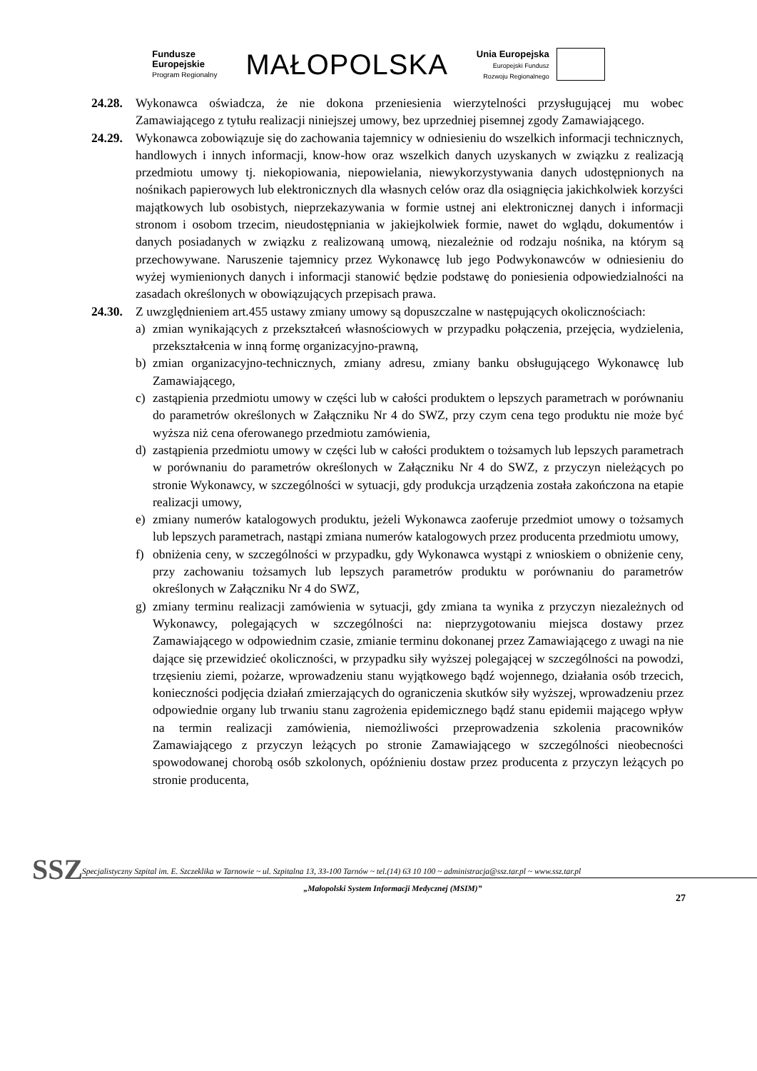Fundusze
Europejskie
Program Regionalny
MAŁOPOLSKA
Unia Europejska
Europejski Fundusz
Rozwoju Regionalnego
24.28.
Wykonawca oświadcza, że nie dokona przeniesienia wierzytelności przysługującej mu wobec Zamawiającego z tytułu realizacji niniejszej umowy, bez uprzedniej pisemnej zgody Zamawiającego.
24.29.
Wykonawca zobowiązuje się do zachowania tajemnicy w odniesieniu do wszelkich informacji technicznych, handlowych i innych informacji, know-how oraz wszelkich danych uzyskanych w związku z realizacją przedmiotu umowy tj. niekopiowania, niepowielania, niewykorzystywania danych udostępnionych na nośnikach papierowych lub elektronicznych dla własnych celów oraz dla osiągnięcia jakichkolwiek korzyści majątkowych lub osobistych, nieprzekazywania w formie ustnej ani elektronicznej danych i informacji stronom i osobom trzecim, nieudostępniania w jakiejkolwiek formie, nawet do wglądu, dokumentów i danych posiadanych w związku z realizowaną umową, niezależnie od rodzaju nośnika, na którym są przechowywane. Naruszenie tajemnicy przez Wykonawcę lub jego Podwykonawców w odniesieniu do wyżej wymienionych danych i informacji stanowić będzie podstawę do poniesienia odpowiedzialności na zasadach określonych w obowiązujących przepisach prawa.
24.30.
Z uwzględnieniem art.455 ustawy zmiany umowy są dopuszczalne w następujących okolicznościach:
a) zmian wynikających z przekształceń własnościowych w przypadku połączenia, przejęcia, wydzielenia, przekształcenia w inną formę organizacyjno-prawną,
b) zmian organizacyjno-technicznych, zmiany adresu, zmiany banku obsługującego Wykonawcę lub Zamawiającego,
c) zastąpienia przedmiotu umowy w części lub w całości produktem o lepszych parametrach w porównaniu do parametrów określonych w Załączniku Nr 4 do SWZ, przy czym cena tego produktu nie może być wyższa niż cena oferowanego przedmiotu zamówienia,
d) zastąpienia przedmiotu umowy w części lub w całości produktem o tożsamych lub lepszych parametrach w porównaniu do parametrów określonych w Załączniku Nr 4 do SWZ, z przyczyn nieleżących po stronie Wykonawcy, w szczególności w sytuacji, gdy produkcja urządzenia została zakończona na etapie realizacji umowy,
e) zmiany numerów katalogowych produktu, jeżeli Wykonawca zaoferuje przedmiot umowy o tożsamych lub lepszych parametrach, nastąpi zmiana numerów katalogowych przez producenta przedmiotu umowy,
f) obniżenia ceny, w szczególności w przypadku, gdy Wykonawca wystąpi z wnioskiem o obniżenie ceny, przy zachowaniu tożsamych lub lepszych parametrów produktu w porównaniu do parametrów określonych w Załączniku Nr 4 do SWZ,
g) zmiany terminu realizacji zamówienia w sytuacji, gdy zmiana ta wynika z przyczyn niezależnych od Wykonawcy, polegających w szczególności na: nieprzygotowaniu miejsca dostawy przez Zamawiającego w odpowiednim czasie, zmianie terminu dokonanej przez Zamawiającego z uwagi na nie dające się przewidzieć okoliczności, w przypadku siły wyższej polegającej w szczególności na powodzi, trzęsieniu ziemi, pożarze, wprowadzeniu stanu wyjątkowego bądź wojennego, działania osób trzecich, konieczności podjęcia działań zmierzających do ograniczenia skutków siły wyższej, wprowadzeniu przez odpowiednie organy lub trwaniu stanu zagrożenia epidemicznego bądź stanu epidemii mającego wpływ na termin realizacji zamówienia, niemożliwości przeprowadzenia szkolenia pracowników Zamawiającego z przyczyn leżących po stronie Zamawiającego w szczególności nieobecności spowodowanej chorobą osób szkolonych, opóźnieniu dostaw przez producenta z przyczyn leżących po stronie producenta,
SSZ
Specjalistyczny Szpital im. E. Szczeklika w Tarnowie ~ ul. Szpitalna 13, 33-100 Tarnów ~ tel.(14) 63 10 100 ~ administracja@ssz.tar.pl ~ www.ssz.tar.pl
„Małopolski System Informacji Medycznej (MSIM)”
27